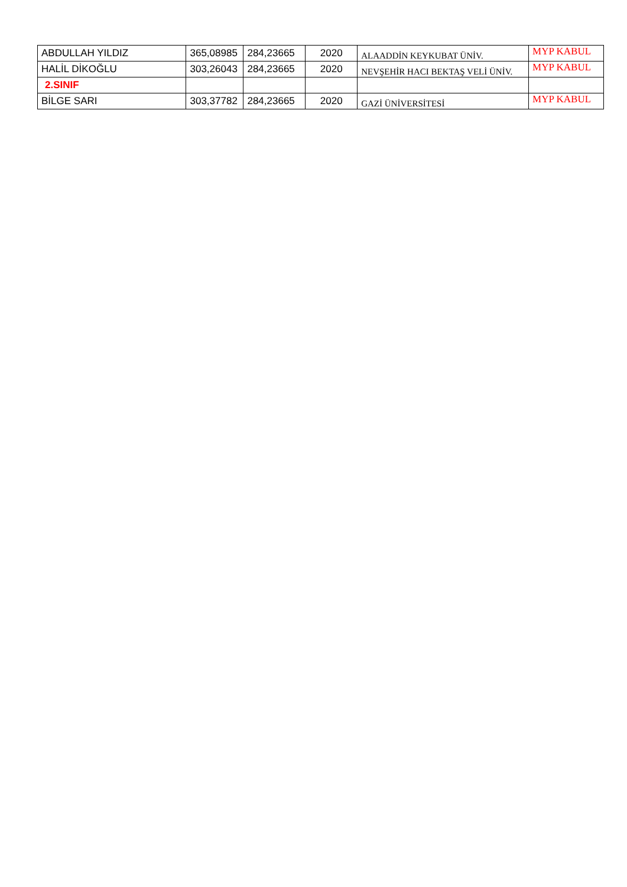| ABDULLAH YILDIZ | 365,08985 | 284,23665 | 2020 | ALAADDİN KEYKUBAT ÜNİV. | MYP KABUL |
| HALİL DİKOĞLU | 303,26043 | 284,23665 | 2020 | NEVŞEHİR HACI BEKTAŞ VELİ ÜNİV. | MYP KABUL |
| 2.SINIF | | | | | |
| BİLGE SARI | 303,37782 | 284,23665 | 2020 | GAZİ ÜNİVERSİTESİ | MYP KABUL |